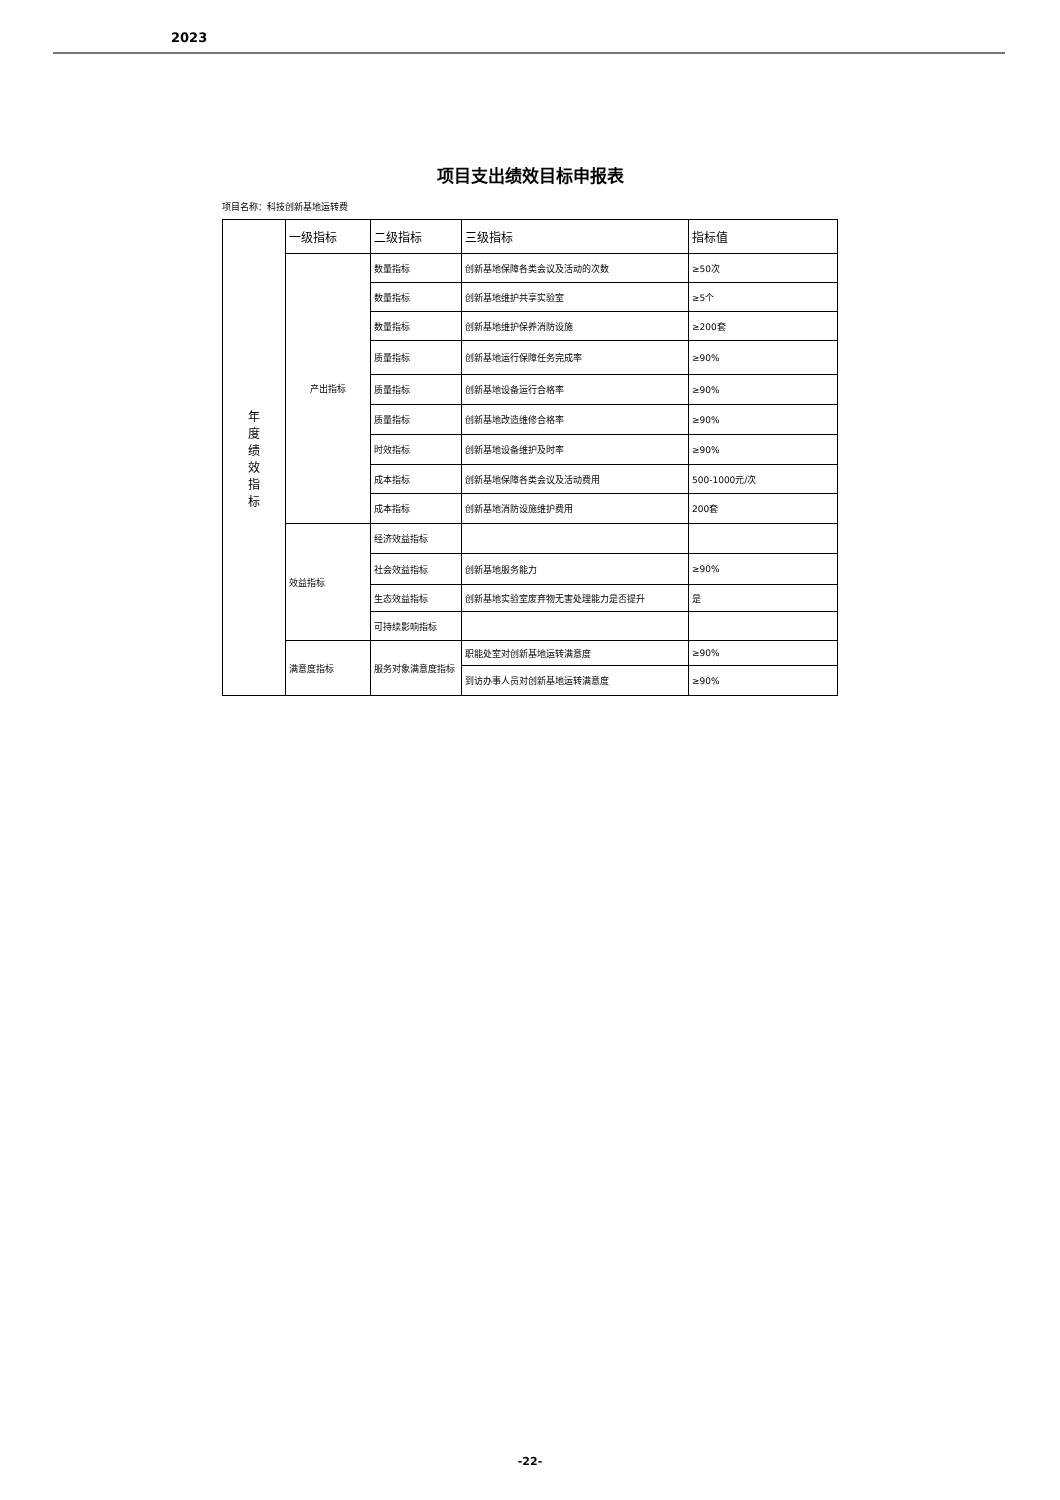2023
项目支出绩效目标申报表
项目名称：科技创新基地运转费
| 年 度 绩 效 指 标 | 一级指标 | 二级指标 | 三级指标 | 指标值 |
| | 产出指标 | 数量指标 | 创新基地保障各类会议及活动的次数 | ≥50次 |
| | | 数量指标 | 创新基地维护共享实验室 | ≥5个 |
| | | 数量指标 | 创新基地维护保养消防设施 | ≥200套 |
| | | 质量指标 | 创新基地运行保障任务完成率 | ≥90% |
| | | 质量指标 | 创新基地设备运行合格率 | ≥90% |
| | | 质量指标 | 创新基地改造维修合格率 | ≥90% |
| | | 时效指标 | 创新基地设备维护及时率 | ≥90% |
| | | 成本指标 | 创新基地保障各类会议及活动费用 | 500-1000元/次 |
| | | 成本指标 | 创新基地消防设施维护费用 | 200套 |
| | 效益指标 | 经济效益指标 | | |
| | | 社会效益指标 | 创新基地服务能力 | ≥90% |
| | | 生态效益指标 | 创新基地实验室废弃物无害处理能力是否提升 | 是 |
| | | 可持续影响指标 | | |
| | 满意度指标 | 服务对象满意度指标 | 职能处室对创新基地运转满意度 | ≥90% |
| | | | 到访办事人员对创新基地运转满意度 | ≥90% |
-22-